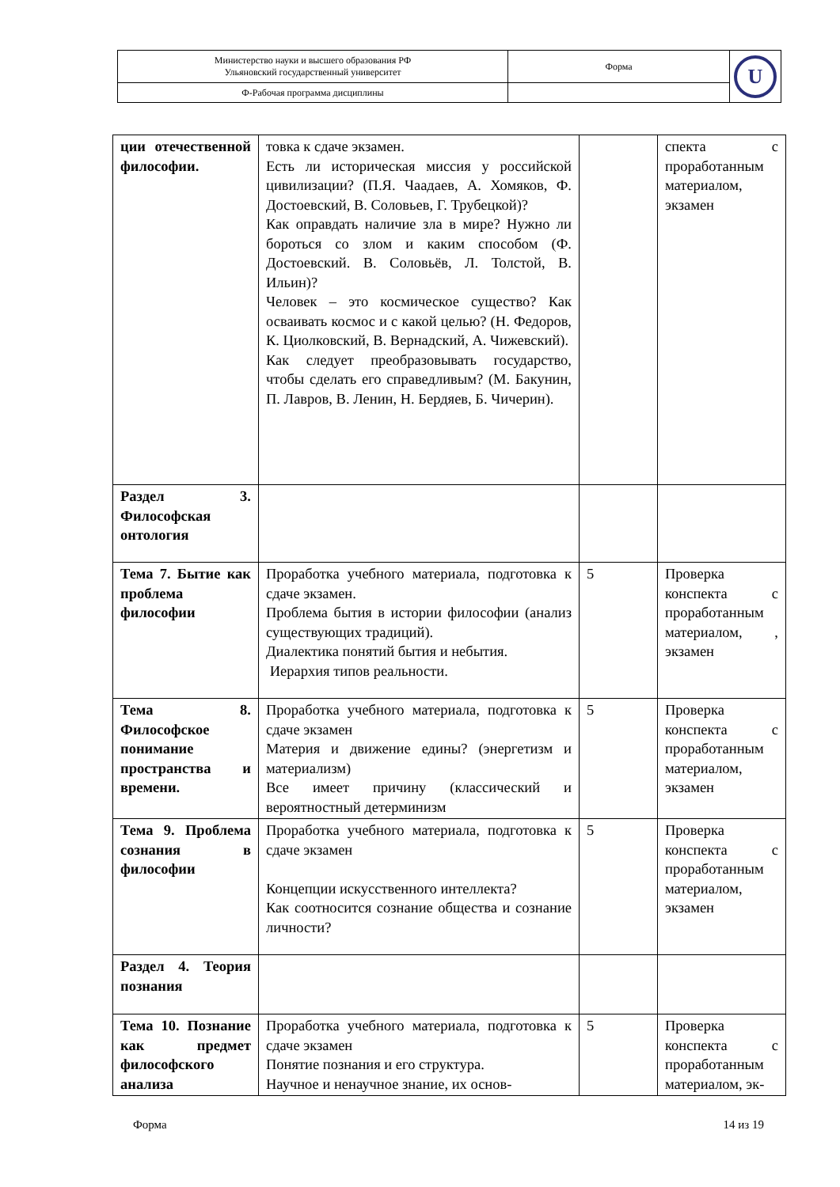| Министерство науки и высшего образования РФ Ульяновский государственный университет | Форма | U |
| Ф-Рабочая программа дисциплины | | |
| ции отечественной философии. | товка к сдаче экзамен. Есть ли историческая миссия у российской цивилизации? (П.Я. Чаадаев, А. Хомяков, Ф. Достоевский, В. Соловьев, Г. Трубецкой)? Как оправдать наличие зла в мире? Нужно ли бороться со злом и каким способом (Ф. Достоевский. В. Соловьёв, Л. Толстой, В. Ильин)? Человек – это космическое существо? Как осваивать космос и с какой целью? (Н. Федоров, К. Циолковский, В. Вернадский, А. Чижевский). Как следует преобразовывать государство, чтобы сделать его справедливым? (М. Бакунин, П. Лавров, В. Ленин, Н. Бердяев, Б. Чичерин). | | спекта с проработанным материалом, экзамен |
| Раздел 3. Философская онтология | | | |
| Тема 7. Бытие как проблема философии | Проработка учебного материала, подготовка к сдаче экзамен. Проблема бытия в истории философии (анализ существующих традиций). Диалектика понятий бытия и небытия. Иерархия типов реальности. | 5 | Проверка конспекта с проработанным материалом, , экзамен |
| Тема 8. Философское понимание пространства и времени. | Проработка учебного материала, подготовка к сдаче экзамен Материя и движение едины? (энергетизм и материализм) Все имеет причину (классический и вероятностный детерминизм | 5 | Проверка конспекта с проработанным материалом, экзамен |
| Тема 9. Проблема сознания в философии | Проработка учебного материала, подготовка к сдаче экзамен Концепции искусственного интеллекта? Как соотносится сознание общества и сознание личности? | 5 | Проверка конспекта с проработанным материалом, экзамен |
| Раздел 4. Теория познания | | | |
| Тема 10. Познание как предмет философского анализа | Проработка учебного материала, подготовка к сдаче экзамен Понятие познания и его структура. Научное и ненаучное знание, их основ- | 5 | Проверка конспекта с проработанным материалом, эк- |
Форма 14 из 19